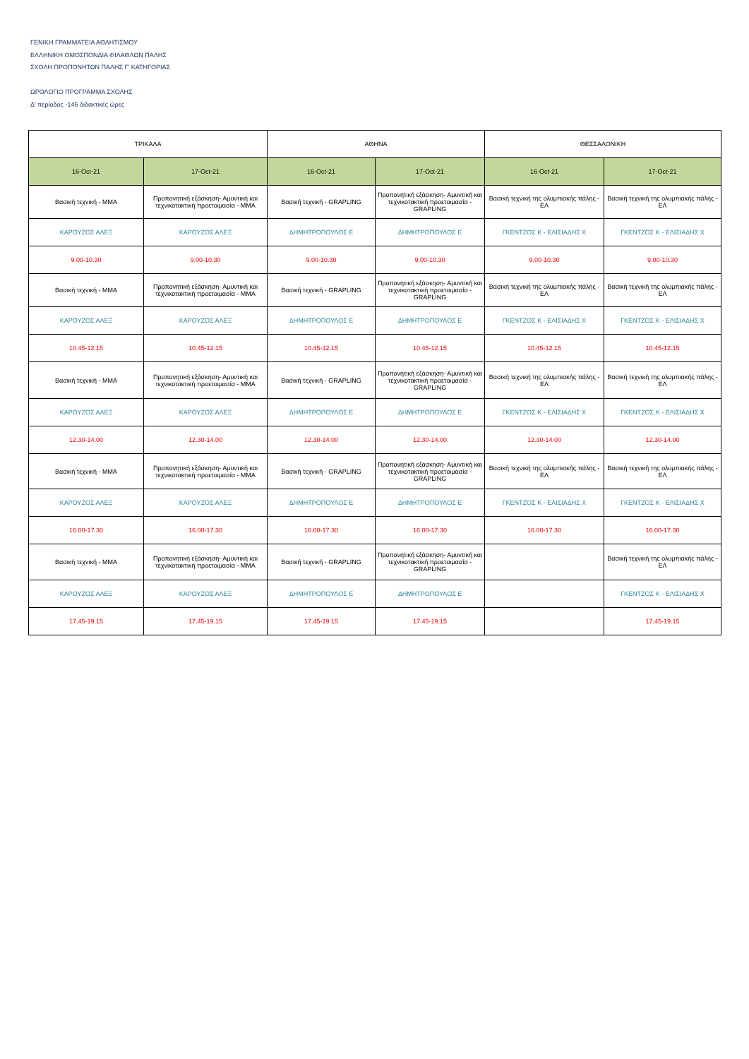ΓΕΝΙΚΗ ΓΡΑΜΜΑΤΕΙΑ ΑΘΛΗΤΙΣΜΟΥ
ΕΛΛΗΝΙΚΗ ΟΜΟΣΠΟΝΔΙΑ ΦΙΛΑΘΛΩΝ ΠΑΛΗΣ
ΣΧΟΛΗ ΠΡΟΠΟΝΗΤΩΝ ΠΑΛΗΣ Γ' ΚΑΤΗΓΟΡΙΑΣ
ΩΡΟΛΟΓΙΟ ΠΡΟΓΡΑΜΜΑ ΣΧΟΛΗΣ
Δ' περίοδος -146 διδακτικές ώρες
| ΤΡΙΚΑΛΑ | | ΑΘΗΝΑ | | ΘΕΣΣΑΛΟΝΙΚΗ | |
| --- | --- | --- | --- | --- | --- |
| 16-Oct-21 | 17-Oct-21 | 16-Oct-21 | 17-Oct-21 | 16-Oct-21 | 17-Oct-21 |
| Βασική τεχνική - MMA | Προπονητική εξάσκηση- Αμυντική και τεχνικοτακτική προετοιμασία - MMA | Βασική τεχνική - GRAPLING | Προπονητική εξάσκηση- Αμυντική και τεχνικοτακτική προετοιμασία - GRAPLING | Βασική τεχνική της ολυμπιακής πάλης - ΕΛ | Βασική τεχνική της ολυμπιακής πάλης - ΕΛ |
| ΚΑΡΟΥΖΟΣ ΑΛΕΞ | ΚΑΡΟΥΖΟΣ ΑΛΕΞ | ΔΗΜΗΤΡΟΠΟΥΛΟΣ Ε | ΔΗΜΗΤΡΟΠΟΥΛΟΣ Ε | ΓΚΕΝΤΖΟΣ Κ - ΕΛΙΣΙΑΔΗΣ Χ | ΓΚΕΝΤΖΟΣ Κ - ΕΛΙΣΙΑΔΗΣ Χ |
| 9.00-10.30 | 9.00-10.30 | 9.00-10.30 | 9.00-10.30 | 9.00-10.30 | 9.00-10.30 |
| Βασική τεχνική - MMA | Προπονητική εξάσκηση- Αμυντική και τεχνικοτακτική προετοιμασία - MMA | Βασική τεχνική - GRAPLING | Προπονητική εξάσκηση- Αμυντική και τεχνικοτακτική προετοιμασία - GRAPLING | Βασική τεχνική της ολυμπιακής πάλης - ΕΛ | Βασική τεχνική της ολυμπιακής πάλης - ΕΛ |
| ΚΑΡΟΥΖΟΣ ΑΛΕΞ | ΚΑΡΟΥΖΟΣ ΑΛΕΞ | ΔΗΜΗΤΡΟΠΟΥΛΟΣ Ε | ΔΗΜΗΤΡΟΠΟΥΛΟΣ Ε | ΓΚΕΝΤΖΟΣ Κ - ΕΛΙΣΙΑΔΗΣ Χ | ΓΚΕΝΤΖΟΣ Κ - ΕΛΙΣΙΑΔΗΣ Χ |
| 10.45-12.15 | 10.45-12.15 | 10.45-12.15 | 10.45-12.15 | 10.45-12.15 | 10.45-12.15 |
| Βασική τεχνική - MMA | Προπονητική εξάσκηση- Αμυντική και τεχνικοτακτική προετοιμασία - MMA | Βασική τεχνική - GRAPLING | Προπονητική εξάσκηση- Αμυντική και τεχνικοτακτική προετοιμασία - GRAPLING | Βασική τεχνική της ολυμπιακής πάλης - ΕΛ | Βασική τεχνική της ολυμπιακής πάλης - ΕΛ |
| ΚΑΡΟΥΖΟΣ ΑΛΕΞ | ΚΑΡΟΥΖΟΣ ΑΛΕΞ | ΔΗΜΗΤΡΟΠΟΥΛΟΣ Ε | ΔΗΜΗΤΡΟΠΟΥΛΟΣ Ε | ΓΚΕΝΤΖΟΣ Κ - ΕΛΙΣΙΑΔΗΣ Χ | ΓΚΕΝΤΖΟΣ Κ - ΕΛΙΣΙΑΔΗΣ Χ |
| 12.30-14.00 | 12.30-14.00 | 12.30-14.00 | 12.30-14.00 | 12.30-14.00 | 12.30-14.00 |
| Βασική τεχνική - MMA | Προπονητική εξάσκηση- Αμυντική και τεχνικοτακτική προετοιμασία - MMA | Βασική τεχνική - GRAPLING | Προπονητική εξάσκηση- Αμυντική και τεχνικοτακτική προετοιμασία - GRAPLING | Βασική τεχνική της ολυμπιακής πάλης - ΕΛ | Βασική τεχνική της ολυμπιακής πάλης - ΕΛ |
| ΚΑΡΟΥΖΟΣ ΑΛΕΞ | ΚΑΡΟΥΖΟΣ ΑΛΕΞ | ΔΗΜΗΤΡΟΠΟΥΛΟΣ Ε | ΔΗΜΗΤΡΟΠΟΥΛΟΣ Ε | ΓΚΕΝΤΖΟΣ Κ - ΕΛΙΣΙΑΔΗΣ Χ | ΓΚΕΝΤΖΟΣ Κ - ΕΛΙΣΙΑΔΗΣ Χ |
| 16.00-17.30 | 16.00-17.30 | 16.00-17.30 | 16.00-17.30 | 16.00-17.30 | 16.00-17.30 |
| Βασική τεχνική - MMA | Προπονητική εξάσκηση- Αμυντική και τεχνικοτακτική προετοιμασία - MMA | Βασική τεχνική - GRAPLING | Προπονητική εξάσκηση- Αμυντική και τεχνικοτακτική προετοιμασία - GRAPLING | | Βασική τεχνική της ολυμπιακής πάλης - ΕΛ |
| ΚΑΡΟΥΖΟΣ ΑΛΕΞ | ΚΑΡΟΥΖΟΣ ΑΛΕΞ | ΔΗΜΗΤΡΟΠΟΥΛΟΣ Ε | ΔΗΜΗΤΡΟΠΟΥΛΟΣ Ε | | ΓΚΕΝΤΖΟΣ Κ - ΕΛΙΣΙΑΔΗΣ Χ |
| 17.45-19.15 | 17.45-19.15 | 17.45-19.15 | 17.45-19.15 | | 17.45-19.15 |